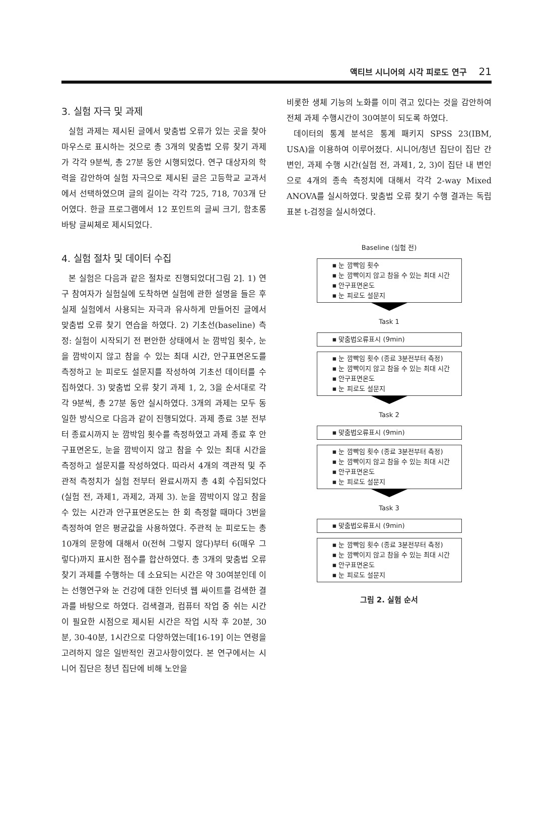액티브 시니어의 시각 피로도 연구 21
3. 실험 자극 및 과제
실험 과제는 제시된 글에서 맞춤법 오류가 있는 곳을 찾아 마우스로 표시하는 것으로 총 3개의 맞춤법 오류 찾기 과제가 각각 9분씩, 총 27분 동안 시행되었다. 연구 대상자의 학력을 감안하여 실험 자극으로 제시된 글은 고등학교 교과서에서 선택하였으며 글의 길이는 각각 725, 718, 703개 단어였다. 한글 프로그램에서 12 포인트의 글씨 크기, 함초롱 바탕 글씨체로 제시되었다.
4. 실험 절차 및 데이터 수집
본 실험은 다음과 같은 절차로 진행되었다[그림 2]. 1) 연구 참여자가 실험실에 도착하면 실험에 관한 설명을 들은 후 실제 실험에서 사용되는 자극과 유사하게 만들어진 글에서 맞춤법 오류 찾기 연습을 하였다. 2) 기초선(baseline) 측정: 실험이 시작되기 전 편안한 상태에서 눈 깜박임 횟수, 눈을 깜박이지 않고 참을 수 있는 최대 시간, 안구표면온도를 측정하고 눈 피로도 설문지를 작성하여 기초선 데이터를 수집하였다. 3) 맞춤법 오류 찾기 과제 1, 2, 3을 순서대로 각각 9분씩, 총 27분 동안 실시하였다. 3개의 과제는 모두 동일한 방식으로 다음과 같이 진행되었다. 과제 종료 3분 전부터 종료시까지 눈 깜박임 횟수를 측정하였고 과제 종료 후 안구표면온도, 눈을 깜박이지 않고 참을 수 있는 최대 시간을 측정하고 설문지를 작성하였다. 따라서 4개의 객관적 및 주관적 측정치가 실험 전부터 완료시까지 총 4회 수집되었다(실험 전, 과제1, 과제2, 과제 3). 눈을 깜박이지 않고 참을 수 있는 시간과 안구표면온도는 한 회 측정할 때마다 3번을 측정하여 얻은 평균값을 사용하였다. 주관적 눈 피로도는 총 10개의 문항에 대해서 0(전혀 그렇지 않다)부터 6(매우 그렇다)까지 표시한 점수를 합산하였다. 총 3개의 맞춤법 오류 찾기 과제를 수행하는 데 소요되는 시간은 약 30여분인데 이는 선행연구와 눈 건강에 대한 인터넷 웹 싸이트를 검색한 결과를 바탕으로 하였다. 검색결과, 컴퓨터 작업 중 쉬는 시간이 필요한 시점으로 제시된 시간은 작업 시작 후 20분, 30분, 30-40분, 1시간으로 다양하였는데[16-19] 이는 연령을 고려하지 않은 일반적인 권고사항이었다. 본 연구에서는 시니어 집단은 청년 집단에 비해 노안을
비롯한 생체 기능의 노화를 이미 겪고 있다는 것을 감안하여 전체 과제 수행시간이 30여분이 되도록 하였다.
데이터의 통계 분석은 통계 패키지 SPSS 23(IBM, USA)을 이용하여 이루어졌다. 시니어/청년 집단이 집단 간 변인, 과제 수행 시간(실험 전, 과제1, 2, 3)이 집단 내 변인으로 4개의 종속 측정치에 대해서 각각 2-way Mixed ANOVA를 실시하였다. 맞춤법 오류 찾기 수행 결과는 독립표본 t-검정을 실시하였다.
Baseline (실험 전)
▪ 눈 깜빡임 횟수
▪ 눈 깜빡이지 않고 참을 수 있는 최대 시간
▪ 안구표면온도
▪ 눈 피로도 설문지
Task 1
▪ 맞춤법오류표시 (9min)
▪ 눈 깜빡임 횟수 (종료 3분전부터 측정)
▪ 눈 깜빡이지 않고 참을 수 있는 최대 시간
▪ 안구표면온도
▪ 눈 피로도 설문지
Task 2
▪ 맞춤법오류표시 (9min)
▪ 눈 깜빡임 횟수 (종료 3분전부터 측정)
▪ 눈 깜빡이지 않고 참을 수 있는 최대 시간
▪ 안구표면온도
▪ 눈 피로도 설문지
Task 3
▪ 맞춤법오류표시 (9min)
▪ 눈 깜빡임 횟수 (종료 3분전부터 측정)
▪ 눈 깜빡이지 않고 참을 수 있는 최대 시간
▪ 안구표면온도
▪ 눈 피로도 설문지
그림 2. 실험 순서